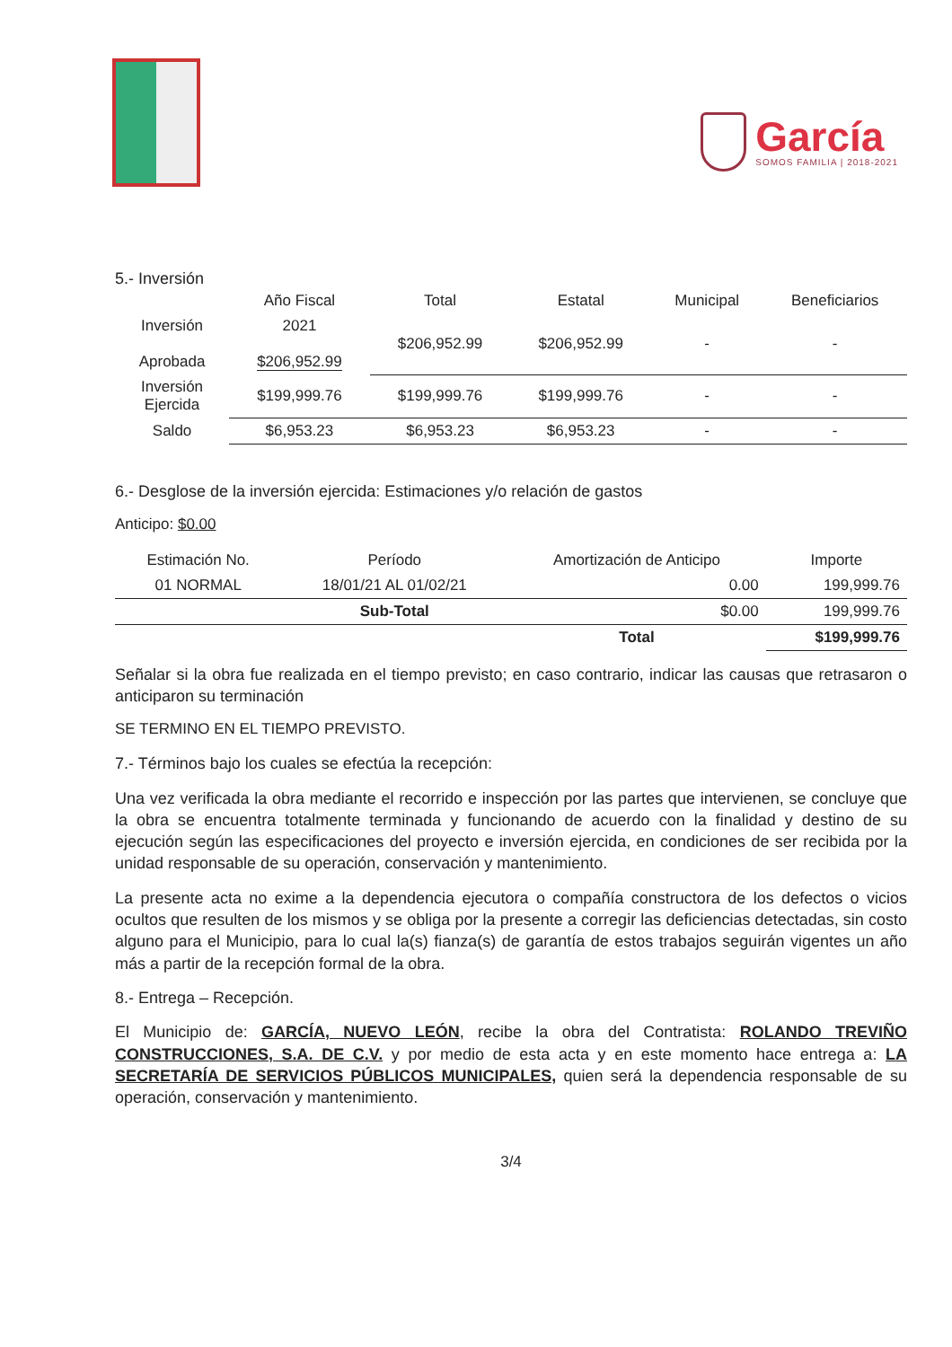García
SOMOS FAMILIA | 2018-2021
5.- Inversión
| | Año Fiscal | Total | Estatal | Municipal | Beneficiarios |
| --- | --- | --- | --- | --- | --- |
| Inversión Aprobada | 2021 $206,952.99 | $206,952.99 | $206,952.99 | - | - |
| Inversión Ejercida | $199,999.76 | $199,999.76 | $199,999.76 | - | - |
| Saldo | $6,953.23 | $6,953.23 | $6,953.23 | - | - |
6.- Desglose de la inversión ejercida: Estimaciones y/o relación de gastos
Anticipo: $0.00
| Estimación No. | Período | Amortización de Anticipo | Importe |
| --- | --- | --- | --- |
| 01 NORMAL | 18/01/21 AL 01/02/21 | 0.00 | 199,999.76 |
| | Sub-Total | $0.00 | 199,999.76 |
| | | Total | $199,999.76 |
Señalar si la obra fue realizada en el tiempo previsto; en caso contrario, indicar las causas que retrasaron o anticiparon su terminación
SE TERMINO EN EL TIEMPO PREVISTO.
7.- Términos bajo los cuales se efectúa la recepción:
Una vez verificada la obra mediante el recorrido e inspección por las partes que intervienen, se concluye que la obra se encuentra totalmente terminada y funcionando de acuerdo con la finalidad y destino de su ejecución según las especificaciones del proyecto e inversión ejercida, en condiciones de ser recibida por la unidad responsable de su operación, conservación y mantenimiento.
La presente acta no exime a la dependencia ejecutora o compañía constructora de los defectos o vicios ocultos que resulten de los mismos y se obliga por la presente a corregir las deficiencias detectadas, sin costo alguno para el Municipio, para lo cual la(s) fianza(s) de garantía de estos trabajos seguirán vigentes un año más a partir de la recepción formal de la obra.
8.- Entrega – Recepción.
El Municipio de: GARCÍA, NUEVO LEÓN, recibe la obra del Contratista: ROLANDO TREVIÑO CONSTRUCCIONES, S.A. DE C.V. y por medio de esta acta y en este momento hace entrega a: LA SECRETARÍA DE SERVICIOS PÚBLICOS MUNICIPALES, quien será la dependencia responsable de su operación, conservación y mantenimiento.
3/4